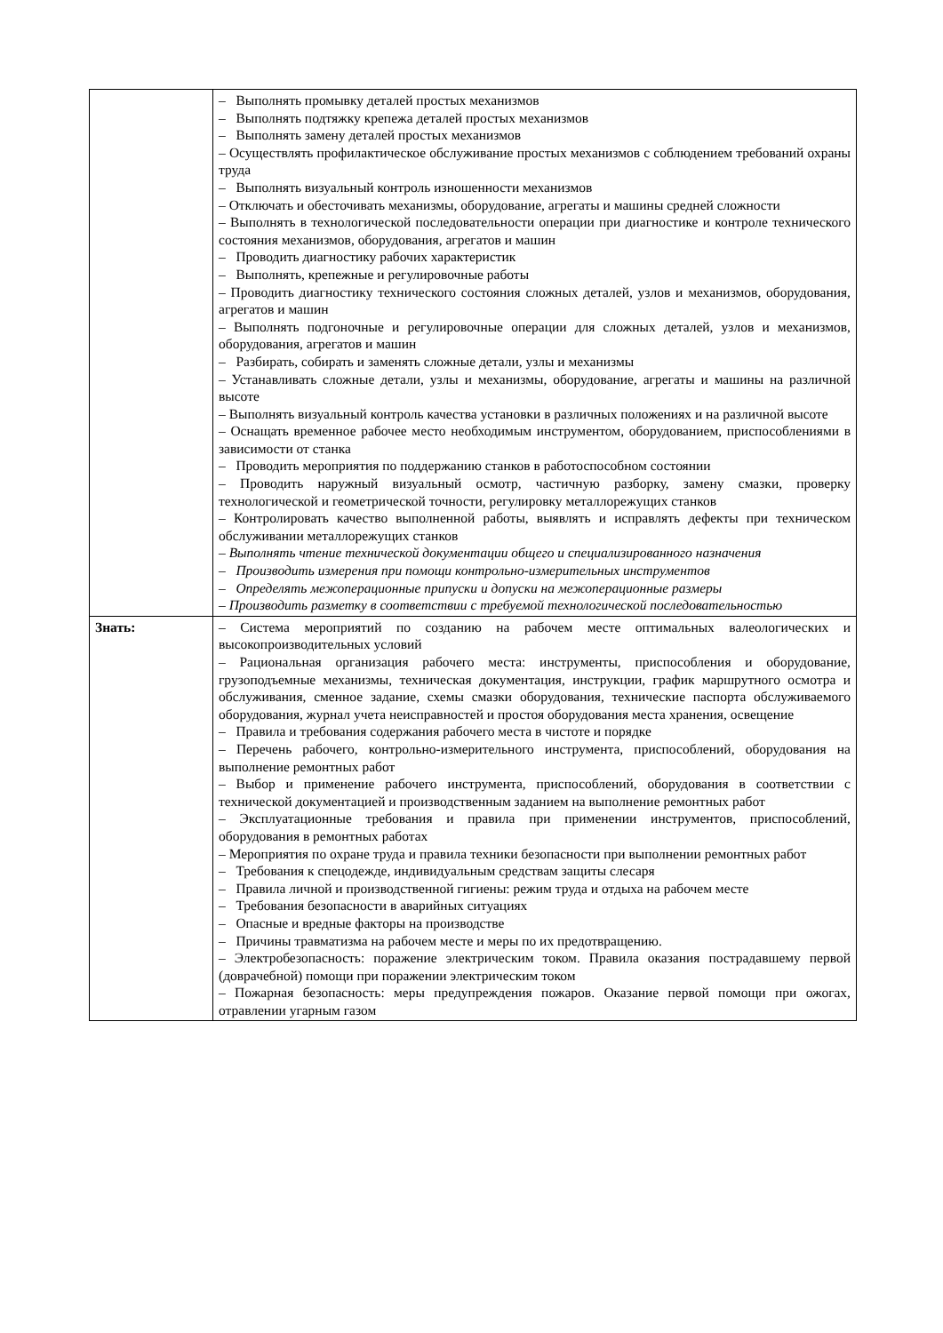| | – Выполнять промывку деталей простых механизмов – Выполнять подтяжку крепежа деталей простых механизмов – Выполнять замену деталей простых механизмов – Осуществлять профилактическое обслуживание простых механизмов с соблюдением требований охраны труда – Выполнять визуальный контроль изношенности механизмов – Отключать и обесточивать механизмы, оборудование, агрегаты и машины средней сложности – Выполнять в технологической последовательности операции при диагностике и контроле технического состояния механизмов, оборудования, агрегатов и машин – Проводить диагностику рабочих характеристик – Выполнять, крепежные и регулировочные работы – Проводить диагностику технического состояния сложных деталей, узлов и механизмов, оборудования, агрегатов и машин – Выполнять подгоночные и регулировочные операции для сложных деталей, узлов и механизмов, оборудования, агрегатов и машин – Разбирать, собирать и заменять сложные детали, узлы и механизмы – Устанавливать сложные детали, узлы и механизмы, оборудование, агрегаты и машины на различной высоте – Выполнять визуальный контроль качества установки в различных положениях и на различной высоте – Оснащать временное рабочее место необходимым инструментом, оборудованием, приспособлениями в зависимости от станка – Проводить мероприятия по поддержанию станков в работоспособном состоянии – Проводить наружный визуальный осмотр, частичную разборку, замену смазки, проверку технологической и геометрической точности, регулировку металлорежущих станков – Контролировать качество выполненной работы, выявлять и исправлять дефекты при техническом обслуживании металлорежущих станков – Выполнять чтение технической документации общего и специализированного назначения – Производить измерения при помощи контрольно-измерительных инструментов – Определять межоперационные припуски и допуски на межоперационные размеры – Производить разметку в соответствии с требуемой технологической последовательностью |
| Знать: | – Система мероприятий по созданию на рабочем месте оптимальных валеологических и высокопроизводительных условий – Рациональная организация рабочего места: инструменты, приспособления и оборудование, грузоподъемные механизмы, техническая документация, инструкции, график маршрутного осмотра и обслуживания, сменное задание, схемы смазки оборудования, технические паспорта обслуживаемого оборудования, журнал учета неисправностей и простоя оборудования места хранения, освещение – Правила и требования содержания рабочего места в чистоте и порядке – Перечень рабочего, контрольно-измерительного инструмента, приспособлений, оборудования на выполнение ремонтных работ – Выбор и применение рабочего инструмента, приспособлений, оборудования в соответствии с технической документацией и производственным заданием на выполнение ремонтных работ – Эксплуатационные требования и правила при применении инструментов, приспособлений, оборудования в ремонтных работах – Мероприятия по охране труда и правила техники безопасности при выполнении ремонтных работ – Требования к спецодежде, индивидуальным средствам защиты слесаря – Правила личной и производственной гигиены: режим труда и отдыха на рабочем месте – Требования безопасности в аварийных ситуациях – Опасные и вредные факторы на производстве – Причины травматизма на рабочем месте и меры по их предотвращению. – Электробезопасность: поражение электрическим током. Правила оказания пострадавшему первой (доврачебной) помощи при поражении электрическим током – Пожарная безопасность: меры предупреждения пожаров. Оказание первой помощи при ожогах, отравлении угарным газом |